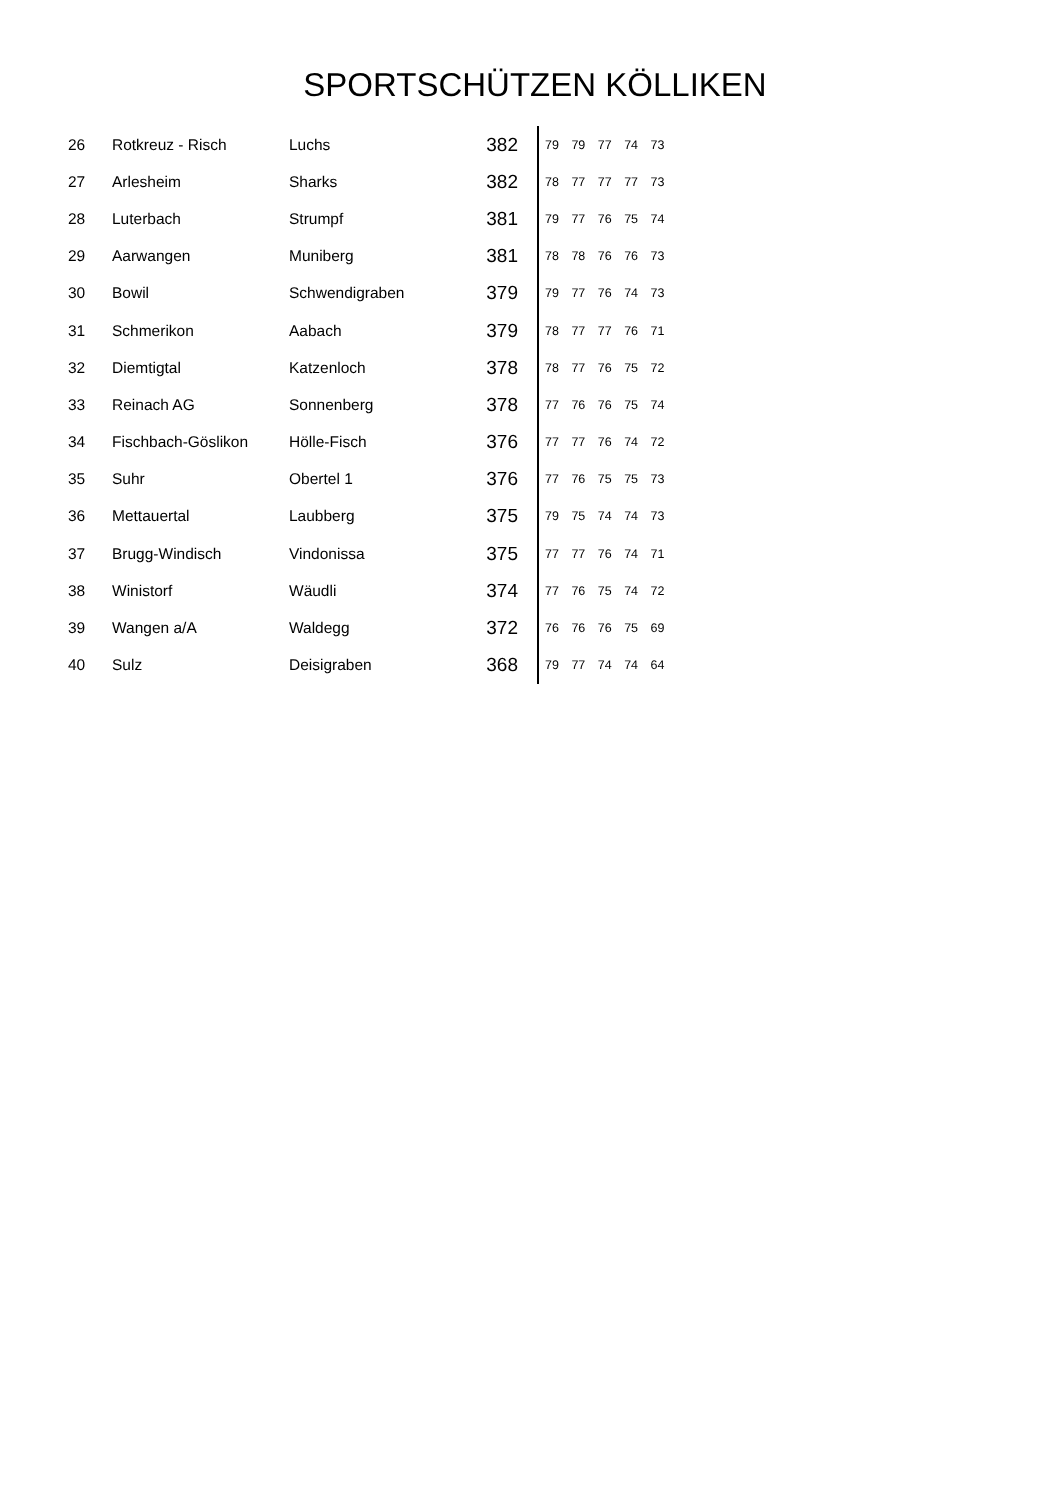SPORTSCHÜTZEN KÖLLIKEN
| 26 | Rotkreuz - Risch | Luchs | 382 | 79 79 77 74 73 |
| 27 | Arlesheim | Sharks | 382 | 78 77 77 77 73 |
| 28 | Luterbach | Strumpf | 381 | 79 77 76 75 74 |
| 29 | Aarwangen | Muniberg | 381 | 78 78 76 76 73 |
| 30 | Bowil | Schwendigraben | 379 | 79 77 76 74 73 |
| 31 | Schmerikon | Aabach | 379 | 78 77 77 76 71 |
| 32 | Diemtigtal | Katzenloch | 378 | 78 77 76 75 72 |
| 33 | Reinach AG | Sonnenberg | 378 | 77 76 76 75 74 |
| 34 | Fischbach-Göslikon | Hölle-Fisch | 376 | 77 77 76 74 72 |
| 35 | Suhr | Obertel 1 | 376 | 77 76 75 75 73 |
| 36 | Mettauertal | Laubberg | 375 | 79 75 74 74 73 |
| 37 | Brugg-Windisch | Vindonissa | 375 | 77 77 76 74 71 |
| 38 | Winistorf | Wäudli | 374 | 77 76 75 74 72 |
| 39 | Wangen a/A | Waldegg | 372 | 76 76 76 75 69 |
| 40 | Sulz | Deisigraben | 368 | 79 77 74 74 64 |